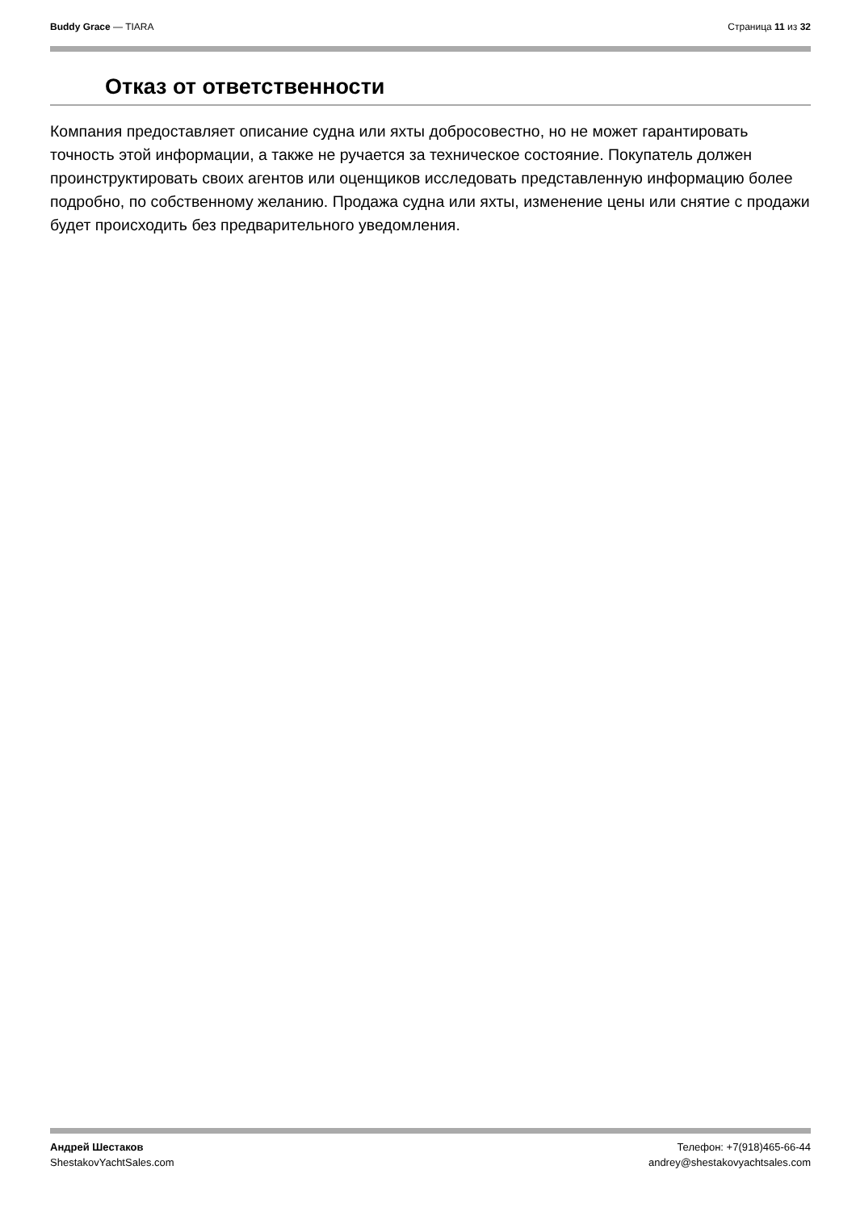Buddy Grace — TIARA Страница 11 из 32
Отказ от ответственности
Компания предоставляет описание судна или яхты добросовестно, но не может гарантировать точность этой информации, а также не ручается за техническое состояние. Покупатель должен проинструктировать своих агентов или оценщиков исследовать представленную информацию более подробно, по собственному желанию. Продажа судна или яхты, изменение цены или снятие с продажи будет происходить без предварительного уведомления.
Андрей Шестаков
ShestakovYachtSales.com
Телефон: +7(918)465-66-44
andrey@shestakovyachtsales.com